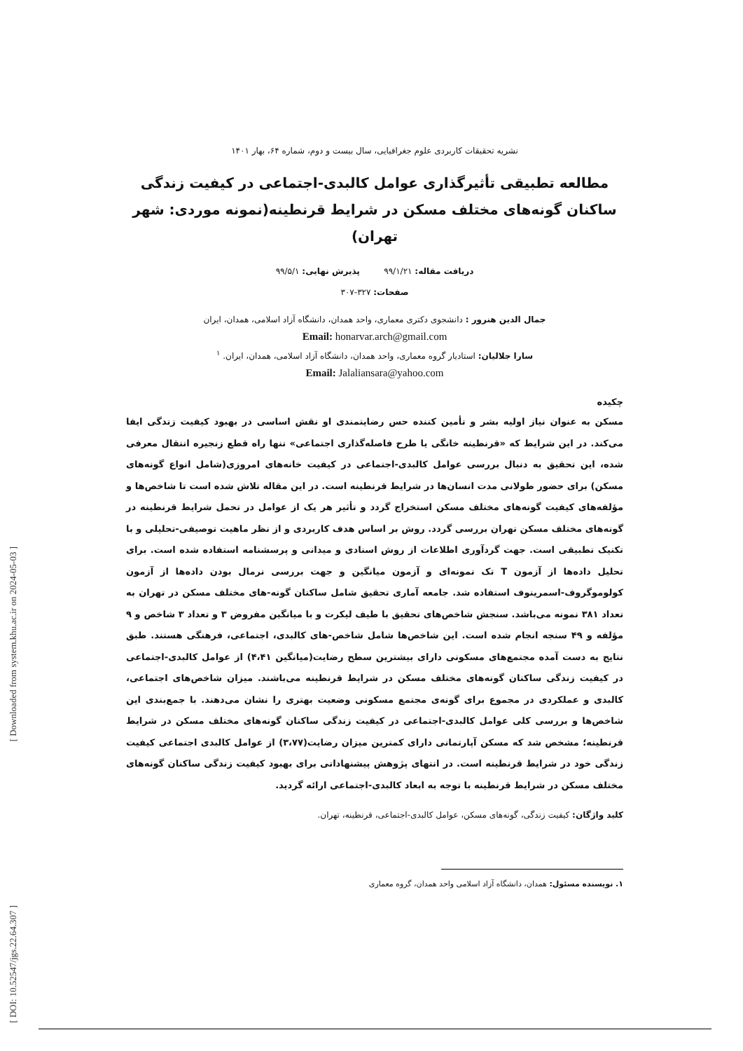[ Downloaded from system.khu.ac.ir on 2024-05-03 ]
[ DOI: 10.52547/jgs.22.64.307 ]
نشریه تحقیقات کاربردی علوم جغرافیایی، سال بیست و دوم، شماره ۶۴، بهار ۱۴۰۱
مطالعه تطبیقی تأثیرگذاری عوامل کالبدی-اجتماعی در کیفیت زندگی ساکنان گونه‌های مختلف مسکن در شرایط قرنطینه(نمونه موردی: شهر تهران)
دریافت مقاله: ۹۹/۱/۲۱ پذیرش نهایی: ۹۹/۵/۱
صفحات: ۳۲۷-۳۰۷
جمال الدین هنرور : دانشجوی دکتری معماری، واحد همدان، دانشگاه آزاد اسلامی، همدان، ایران
Email: honarvar.arch@gmail.com
سارا جلالیان: استادیار گروه معماری، واحد همدان، دانشگاه آزاد اسلامی، همدان، ایران. <sup>۱</sup>
Email: Jalaliansara@yahoo.com
چکیده
مسکن به عنوان نیاز اولیه بشر و تأمین کننده حس رضایتمندی او نقش اساسی در بهبود کیفیت زندگی ایفا می‌کند. در این شرایط که «قرنطینه خانگی یا طرح فاصله‌گذاری اجتماعی» تنها راه قطع زنجیره انتقال معرفی شده، این تحقیق به دنبال بررسی عوامل کالبدی-اجتماعی در کیفیت خانه‌های امروزی(شامل انواع گونه‌های مسکن) برای حضور طولانی مدت انسان‌ها در شرایط قرنطینه است. در این مقاله تلاش شده است تا شاخص‌ها و مؤلفه‌های کیفیت گونه‌های مختلف مسکن استخراج گردد و تأثیر هر یک از عوامل در تحمل شرایط قرنطینه در گونه‌های مختلف مسکن تهران بررسی گردد. روش بر اساس هدف کاربردی و از نظر ماهیت توصیفی-تحلیلی و با تکنیک تطبیقی است. جهت گردآوری اطلاعات از روش اسنادی و میدانی و پرسشنامه استفاده شده است. برای تحلیل داده‌ها از آزمون T تک نمونه‌ای و آزمون میانگین و جهت بررسی نرمال بودن داده‌ها از آزمون کولوموگروف-اسمرینوف استفاده شد. جامعه آماری تحقیق شامل ساکنان گونه-های مختلف مسکن در تهران به تعداد ۳۸۱ نمونه می‌باشد. سنجش شاخص‌های تحقیق با طیف لیکرت و با میانگین مفروض ۳ و تعداد ۳ شاخص و ۹ مؤلفه و ۴۹ سنجه انجام شده است. این شاخص‌ها شامل شاخص-های کالبدی، اجتماعی، فرهنگی هستند. طبق نتایج به دست آمده مجتمع‌های مسکونی دارای بیشترین سطح رضایت(میانگین ۴،۴۱) از عوامل کالبدی-اجتماعی در کیفیت زندگی ساکنان گونه‌های مختلف مسکن در شرایط قرنطینه می‌باشند. میزان شاخص‌های اجتماعی، کالبدی و عملکردی در مجموع برای گونه‌ی مجتمع مسکونی وضعیت بهتری را نشان می‌دهند. با جمع‌بندی این شاخص‌ها و بررسی کلی عوامل کالبدی-اجتماعی در کیفیت زندگی ساکنان گونه‌های مختلف مسکن در شرایط قرنطینه؛ مشخص شد که مسکن آپارتمانی دارای کمترین میزان رضایت(۳،۷۷) از عوامل کالبدی اجتماعی کیفیت زندگی خود در شرایط قرنطینه است. در انتهای پژوهش پیشنهاداتی برای بهبود کیفیت زندگی ساکنان گونه‌های مختلف مسکن در شرایط قرنطینه با توجه به ابعاد کالبدی-اجتماعی ارائه گردید.
کلید واژگان: کیفیت زندگی، گونه‌های مسکن، عوامل کالبدی-اجتماعی، قرنطینه، تهران.
۱. نویسنده مسئول: همدان، دانشگاه آزاد اسلامی واحد همدان، گروه معماری